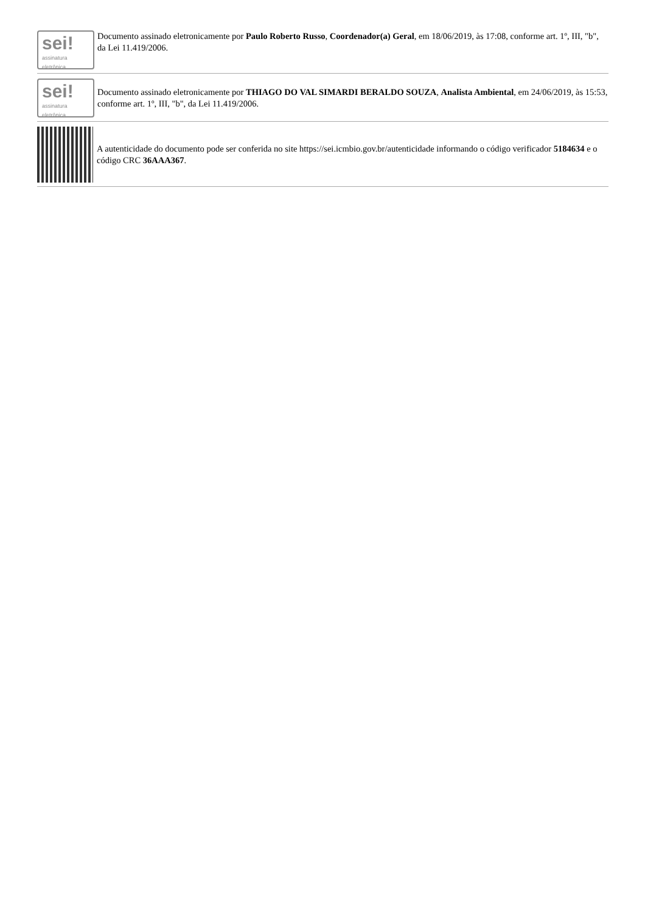sei!
assinatura
eletrônica
Documento assinado eletronicamente por Paulo Roberto Russo, Coordenador(a) Geral, em 18/06/2019, às 17:08, conforme art. 1º, III, "b", da Lei 11.419/2006.
sei!
assinatura
eletrônica
Documento assinado eletronicamente por THIAGO DO VAL SIMARDI BERALDO SOUZA, Analista Ambiental, em 24/06/2019, às 15:53, conforme art. 1º, III, "b", da Lei 11.419/2006.
A autenticidade do documento pode ser conferida no site https://sei.icmbio.gov.br/autenticidade informando o código verificador 5184634 e o código CRC 36AAA367.